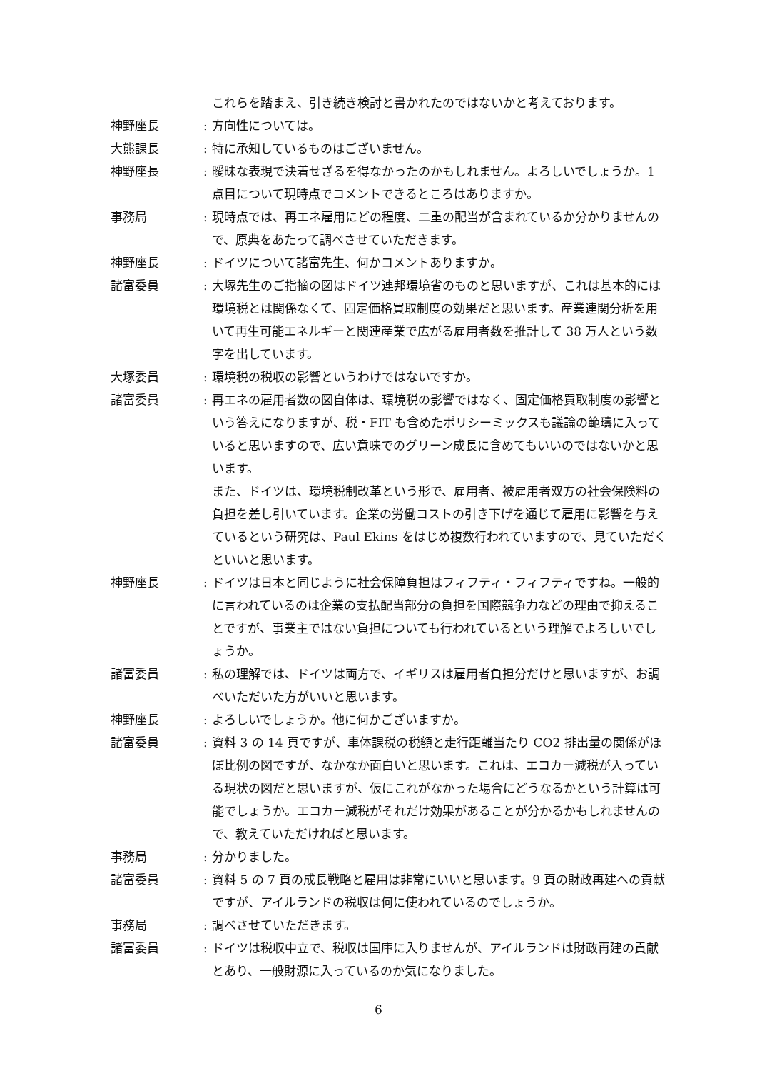これらを踏まえ、引き続き検討と書かれたのではないかと考えております。
神野座長 : 方向性については。
大熊課長 : 特に承知しているものはございません。
神野座長 : 曖昧な表現で決着せざるを得なかったのかもしれません。よろしいでしょうか。1 点目について現時点でコメントできるところはありますか。
事務局 : 現時点では、再エネ雇用にどの程度、二重の配当が含まれているか分かりませんので、原典をあたって調べさせていただきます。
神野座長 : ドイツについて諸富先生、何かコメントありますか。
諸富委員 : 大塚先生のご指摘の図はドイツ連邦環境省のものと思いますが、これは基本的には環境税とは関係なくて、固定価格買取制度の効果だと思います。産業連関分析を用いて再生可能エネルギーと関連産業で広がる雇用者数を推計して 38 万人という数字を出しています。
大塚委員 : 環境税の税収の影響というわけではないですか。
諸富委員 : 再エネの雇用者数の図自体は、環境税の影響ではなく、固定価格買取制度の影響という答えになりますが、税・FIT も含めたポリシーミックスも議論の範疇に入っていると思いますので、広い意味でのグリーン成長に含めてもいいのではないかと思います。
また、ドイツは、環境税制改革という形で、雇用者、被雇用者双方の社会保険料の負担を差し引いています。企業の労働コストの引き下げを通じて雇用に影響を与えているという研究は、Paul Ekins をはじめ複数行われていますので、見ていただくといいと思います。
神野座長 : ドイツは日本と同じように社会保障負担はフィフティ・フィフティですね。一般的に言われているのは企業の支払配当部分の負担を国際競争力などの理由で抑えることですが、事業主ではない負担についても行われているという理解でよろしいでしょうか。
諸富委員 : 私の理解では、ドイツは両方で、イギリスは雇用者負担分だけと思いますが、お調べいただいた方がいいと思います。
神野座長 : よろしいでしょうか。他に何かございますか。
諸富委員 : 資料 3 の 14 頁ですが、車体課税の税額と走行距離当たり CO2 排出量の関係がほぼ比例の図ですが、なかなか面白いと思います。これは、エコカー減税が入っている現状の図だと思いますが、仮にこれがなかった場合にどうなるかという計算は可能でしょうか。エコカー減税がそれだけ効果があることが分かるかもしれませんので、教えていただければと思います。
事務局 : 分かりました。
諸富委員 : 資料 5 の 7 頁の成長戦略と雇用は非常にいいと思います。9 頁の財政再建への貢献ですが、アイルランドの税収は何に使われているのでしょうか。
事務局 : 調べさせていただきます。
諸富委員 : ドイツは税収中立で、税収は国庫に入りませんが、アイルランドは財政再建の貢献とあり、一般財源に入っているのか気になりました。
6